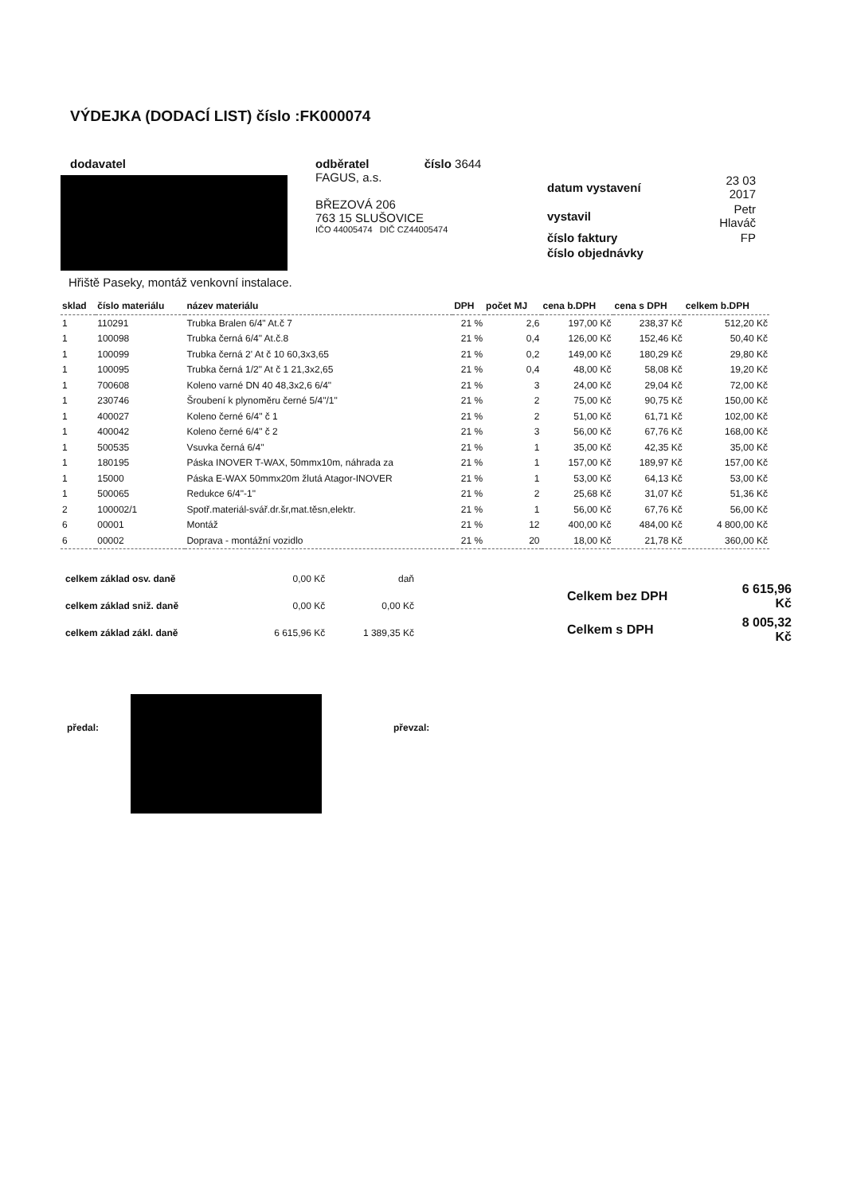VÝDEJKA (DODACÍ LIST) číslo :FK000074
dodavatel odběratel číslo 3644
FAGUS, a.s.
BŘEZOVÁ 206
763 15 SLUŠOVICE
IČO 44005474 DIČ CZ44005474
| datum vystavení | 23 03 2017 |
| vystavil | Petr Hlaváč |
| číslo faktury | FP |
| číslo objednávky | |
Hřiště Paseky, montáž venkovní instalace.
| sklad | číslo materiálu | název materiálu | DPH | počet MJ | cena b.DPH | cena s DPH | celkem b.DPH |
| --- | --- | --- | --- | --- | --- | --- | --- |
| 1 | 110291 | Trubka Bralen 6/4" At.č 7 | 21 % | 2,6 | 197,00 Kč | 238,37 Kč | 512,20 Kč |
| 1 | 100098 | Trubka černá 6/4" At.č.8 | 21 % | 0,4 | 126,00 Kč | 152,46 Kč | 50,40 Kč |
| 1 | 100099 | Trubka černá 2' At č 10 60,3x3,65 | 21 % | 0,2 | 149,00 Kč | 180,29 Kč | 29,80 Kč |
| 1 | 100095 | Trubka černá 1/2" At č 1 21,3x2,65 | 21 % | 0,4 | 48,00 Kč | 58,08 Kč | 19,20 Kč |
| 1 | 700608 | Koleno varné DN 40 48,3x2,6 6/4" | 21 % | 3 | 24,00 Kč | 29,04 Kč | 72,00 Kč |
| 1 | 230746 | Šroubení k plynoměru černé 5/4"/1" | 21 % | 2 | 75,00 Kč | 90,75 Kč | 150,00 Kč |
| 1 | 400027 | Koleno černé 6/4" č 1 | 21 % | 2 | 51,00 Kč | 61,71 Kč | 102,00 Kč |
| 1 | 400042 | Koleno černé 6/4" č 2 | 21 % | 3 | 56,00 Kč | 67,76 Kč | 168,00 Kč |
| 1 | 500535 | Vsuvka černá 6/4" | 21 % | 1 | 35,00 Kč | 42,35 Kč | 35,00 Kč |
| 1 | 180195 | Páska INOVER T-WAX, 50mmx10m, náhrada za | 21 % | 1 | 157,00 Kč | 189,97 Kč | 157,00 Kč |
| 1 | 15000 | Páska E-WAX 50mmx20m žlutá Atagor-INOVER | 21 % | 1 | 53,00 Kč | 64,13 Kč | 53,00 Kč |
| 1 | 500065 | Redukce 6/4"-1" | 21 % | 2 | 25,68 Kč | 31,07 Kč | 51,36 Kč |
| 2 | 100002/1 | Spotř.materiál-svář.dr.šr,mat.těsn,elektr. | 21 % | 1 | 56,00 Kč | 67,76 Kč | 56,00 Kč |
| 6 | 00001 | Montáž | 21 % | 12 | 400,00 Kč | 484,00 Kč | 4 800,00 Kč |
| 6 | 00002 | Doprava - montážní vozidlo | 21 % | 20 | 18,00 Kč | 21,78 Kč | 360,00 Kč |
| celkem základ osv. daně | 0,00 Kč | daň |
| celkem základ sniž. daně | 0,00 Kč | 0,00 Kč |
| celkem základ zákl. daně | 6 615,96 Kč | 1 389,35 Kč |
| Celkem bez DPH | 6 615,96 Kč |
| Celkem s DPH | 8 005,32 Kč |
předal: převzal: